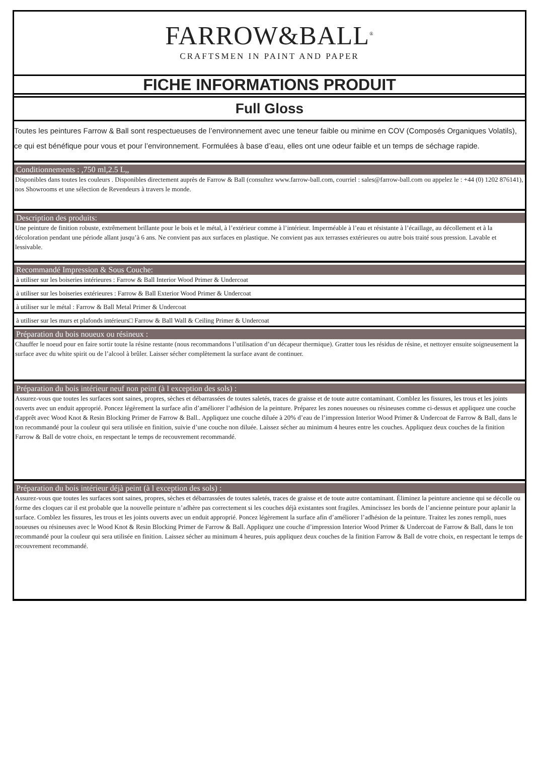FARROW&BALL<sup>®</sup>
CRAFTSMEN IN PAINT AND PAPER
FICHE INFORMATIONS PRODUIT
Full Gloss
Toutes les peintures Farrow & Ball sont respectueuses de l’environnement avec une teneur faible ou minime en COV (Composés Organiques Volatils), ce qui est bénéfique pour vous et pour l’environnement. Formulées à base d’eau, elles ont une odeur faible et un temps de séchage rapide.
Conditionnements : ,750 ml,2.5 L,,
Disponibles dans toutes les couleurs . Disponibles directement auprès de Farrow & Ball (consultez www.farrow-ball.com, courriel : sales@farrow-ball.com ou appelez le : +44 (0) 1202 876141), nos Showrooms et une sélection de Revendeurs à travers le monde.
Description des produits:
Une peinture de finition robuste, extrêmement brillante pour le bois et le métal, à l’extérieur comme à l’intérieur. Imperméable à l’eau et résistante à l’écaillage, au décollement et à la décoloration pendant une période allant jusqu’à 6 ans. Ne convient pas aux surfaces en plastique. Ne convient pas aux terrasses extérieures ou autre bois traité sous pression. Lavable et lessivable.
Recommandé Impression & Sous Couche:
à utiliser sur les boiseries intérieures : Farrow & Ball Interior Wood Primer & Undercoat
à utiliser sur les boiseries extérieures : Farrow & Ball Exterior Wood Primer & Undercoat
à utiliser sur le métal : Farrow & Ball Metal Primer & Undercoat
à utiliser sur les murs et plafonds intérieurs□ Farrow & Ball Wall & Ceiling Primer & Undercoat
Préparation du bois noueux ou résineux :
Chauffer le noeud pour en faire sortir toute la résine restante (nous recommandons l’utilisation d’un décapeur thermique). Gratter tous les résidus de résine, et nettoyer ensuite soigneusement la surface avec du white spirit ou de l’alcool à brûler. Laisser sécher complètement la surface avant de continuer.
Préparation du bois intérieur neuf non peint (à l exception des sols) :
Assurez-vous que toutes les surfaces sont saines, propres, sèches et débarrassées de toutes saletés, traces de graisse et de toute autre contaminant. Comblez les fissures, les trous et les joints ouverts avec un enduit approprié. Poncez légèrement la surface afin d’améliorer l’adhésion de la peinture. Préparez les zones noueuses ou résineuses comme ci-dessus et appliquez une couche d'apprêt avec Wood Knot & Resin Blocking Primer de Farrow & Ball.. Appliquez une couche diluée à 20% d’eau de l’impression Interior Wood Primer & Undercoat de Farrow & Ball, dans le ton recommandé pour la couleur qui sera utilisée en finition, suivie d’une couche non diluée. Laissez sécher au minimum 4 heures entre les couches. Appliquez deux couches de la finition Farrow & Ball de votre choix, en respectant le temps de recouvrement recommandé.
Préparation du bois intérieur déjà peint (à l exception des sols) :
Assurez-vous que toutes les surfaces sont saines, propres, sèches et débarrassées de toutes saletés, traces de graisse et de toute autre contaminant. Éliminez la peinture ancienne qui se décolle ou forme des cloques car il est probable que la nouvelle peinture n’adhère pas correctement si les couches déjà existantes sont fragiles. Amincissez les bords de l’ancienne peinture pour aplanir la surface. Comblez les fissures, les trous et les joints ouverts avec un enduit approprié. Poncez légèrement la surface afin d’améliorer l’adhésion de la peinture. Traitez les zones rempli, nues noueuses ou résineuses avec le Wood Knot & Resin Blocking Primer de Farrow & Ball. Appliquez une couche d’impression Interior Wood Primer & Undercoat de Farrow & Ball, dans le ton recommandé pour la couleur qui sera utilisée en finition. Laissez sécher au minimum 4 heures, puis appliquez deux couches de la finition Farrow & Ball de votre choix, en respectant le temps de recouvrement recommandé.